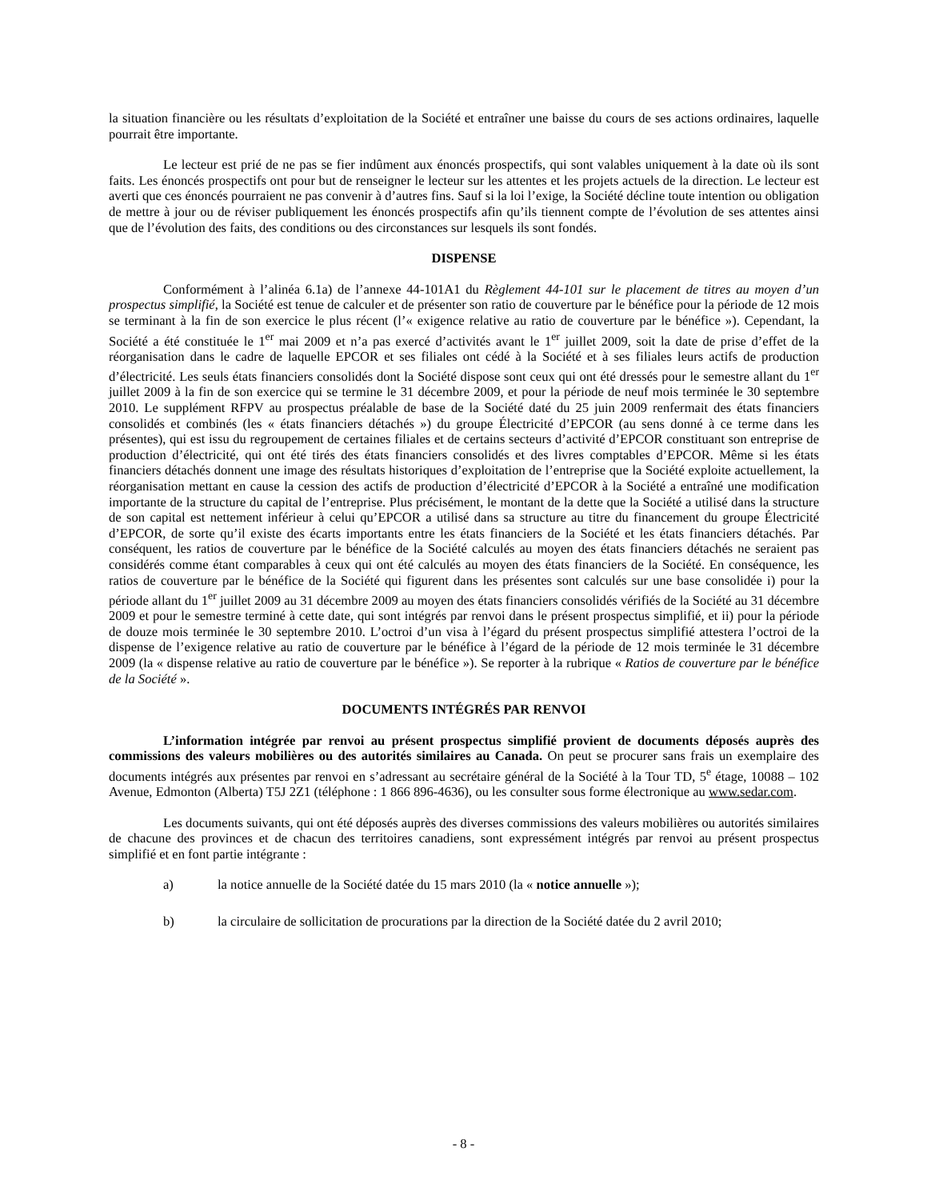la situation financière ou les résultats d’exploitation de la Société et entraîner une baisse du cours de ses actions ordinaires, laquelle pourrait être importante.
Le lecteur est prié de ne pas se fier indûment aux énoncés prospectifs, qui sont valables uniquement à la date où ils sont faits. Les énoncés prospectifs ont pour but de renseigner le lecteur sur les attentes et les projets actuels de la direction. Le lecteur est averti que ces énoncés pourraient ne pas convenir à d’autres fins. Sauf si la loi l’exige, la Société décline toute intention ou obligation de mettre à jour ou de réviser publiquement les énoncés prospectifs afin qu’ils tiennent compte de l’évolution de ses attentes ainsi que de l’évolution des faits, des conditions ou des circonstances sur lesquels ils sont fondés.
DISPENSE
Conformément à l’alinéa 6.1a) de l’annexe 44-101A1 du Règlement 44-101 sur le placement de titres au moyen d’un prospectus simplifié, la Société est tenue de calculer et de présenter son ratio de couverture par le bénéfice pour la période de 12 mois se terminant à la fin de son exercice le plus récent (l’« exigence relative au ratio de couverture par le bénéfice »). Cependant, la Société a été constituée le 1<sup>er</sup> mai 2009 et n’a pas exercé d’activités avant le 1<sup>er</sup> juillet 2009, soit la date de prise d’effet de la réorganisation dans le cadre de laquelle EPCOR et ses filiales ont cédé à la Société et à ses filiales leurs actifs de production d’électricité. Les seuls états financiers consolidés dont la Société dispose sont ceux qui ont été dressés pour le semestre allant du 1<sup>er</sup> juillet 2009 à la fin de son exercice qui se termine le 31 décembre 2009, et pour la période de neuf mois terminée le 30 septembre 2010. Le supplément RFPV au prospectus préalable de base de la Société daté du 25 juin 2009 renfermait des états financiers consolidés et combinés (les « états financiers détachés ») du groupe Électricité d’EPCOR (au sens donné à ce terme dans les présentes), qui est issu du regroupement de certaines filiales et de certains secteurs d’activité d’EPCOR constituant son entreprise de production d’électricité, qui ont été tirés des états financiers consolidés et des livres comptables d’EPCOR. Même si les états financiers détachés donnent une image des résultats historiques d’exploitation de l’entreprise que la Société exploite actuellement, la réorganisation mettant en cause la cession des actifs de production d’électricité d’EPCOR à la Société a entraîné une modification importante de la structure du capital de l’entreprise. Plus précisément, le montant de la dette que la Société a utilisé dans la structure de son capital est nettement inférieur à celui qu’EPCOR a utilisé dans sa structure au titre du financement du groupe Électricité d’EPCOR, de sorte qu’il existe des écarts importants entre les états financiers de la Société et les états financiers détachés. Par conséquent, les ratios de couverture par le bénéfice de la Société calculés au moyen des états financiers détachés ne seraient pas considérés comme étant comparables à ceux qui ont été calculés au moyen des états financiers de la Société. En conséquence, les ratios de couverture par le bénéfice de la Société qui figurent dans les présentes sont calculés sur une base consolidée i) pour la période allant du 1<sup>er</sup> juillet 2009 au 31 décembre 2009 au moyen des états financiers consolidés vérifiés de la Société au 31 décembre 2009 et pour le semestre terminé à cette date, qui sont intégrés par renvoi dans le présent prospectus simplifié, et ii) pour la période de douze mois terminée le 30 septembre 2010. L’octroi d’un visa à l’égard du présent prospectus simplifié attestera l’octroi de la dispense de l’exigence relative au ratio de couverture par le bénéfice à l’égard de la période de 12 mois terminée le 31 décembre 2009 (la « dispense relative au ratio de couverture par le bénéfice »). Se reporter à la rubrique « Ratios de couverture par le bénéfice de la Société ».
DOCUMENTS INTÉGRÉS PAR RENVOI
L’information intégrée par renvoi au présent prospectus simplifié provient de documents déposés auprès des commissions des valeurs mobilières ou des autorités similaires au Canada. On peut se procurer sans frais un exemplaire des documents intégrés aux présentes par renvoi en s’adressant au secrétaire général de la Société à la Tour TD, 5<sup>e</sup> étage, 10088 – 102 Avenue, Edmonton (Alberta) T5J 2Z1 (téléphone : 1 866 896-4636), ou les consulter sous forme électronique au www.sedar.com.
Les documents suivants, qui ont été déposés auprès des diverses commissions des valeurs mobilières ou autorités similaires de chacune des provinces et de chacun des territoires canadiens, sont expressément intégrés par renvoi au présent prospectus simplifié et en font partie intégrante :
a) la notice annuelle de la Société datée du 15 mars 2010 (la « notice annuelle »);
b) la circulaire de sollicitation de procurations par la direction de la Société datée du 2 avril 2010;
- 8 -